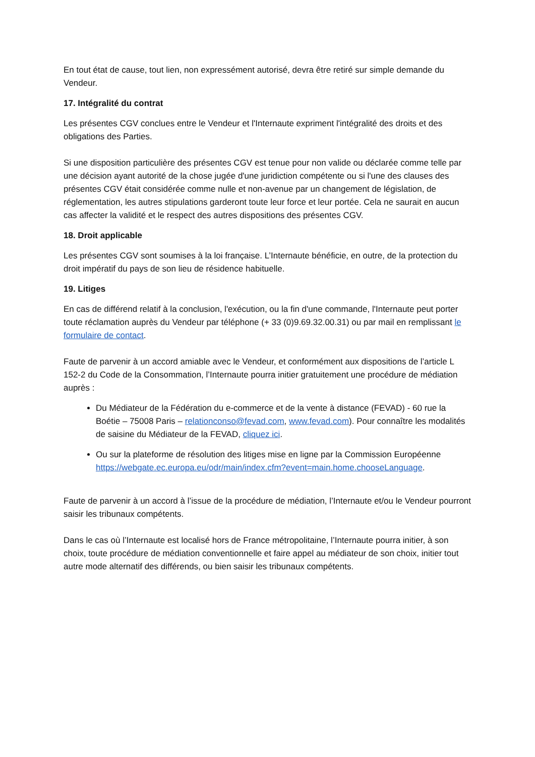En tout état de cause, tout lien, non expressément autorisé, devra être retiré sur simple demande du Vendeur.
17. Intégralité du contrat
Les présentes CGV conclues entre le Vendeur et l'Internaute expriment l'intégralité des droits et des obligations des Parties.
Si une disposition particulière des présentes CGV est tenue pour non valide ou déclarée comme telle par une décision ayant autorité de la chose jugée d'une juridiction compétente ou si l'une des clauses des présentes CGV était considérée comme nulle et non-avenue par un changement de législation, de réglementation, les autres stipulations garderont toute leur force et leur portée. Cela ne saurait en aucun cas affecter la validité et le respect des autres dispositions des présentes CGV.
18. Droit applicable
Les présentes CGV sont soumises à la loi française. L’Internaute bénéficie, en outre, de la protection du droit impératif du pays de son lieu de résidence habituelle.
19. Litiges
En cas de différend relatif à la conclusion, l'exécution, ou la fin d'une commande, l'Internaute peut porter toute réclamation auprès du Vendeur par téléphone (+ 33 (0)9.69.32.00.31) ou par mail en remplissant le formulaire de contact.
Faute de parvenir à un accord amiable avec le Vendeur, et conformément aux dispositions de l’article L 152-2 du Code de la Consommation, l’Internaute pourra initier gratuitement une procédure de médiation auprès :
Du Médiateur de la Fédération du e-commerce et de la vente à distance (FEVAD) - 60 rue la Boétie – 75008 Paris – relationconso@fevad.com, www.fevad.com). Pour connaître les modalités de saisine du Médiateur de la FEVAD, cliquez ici.
Ou sur la plateforme de résolution des litiges mise en ligne par la Commission Européenne https://webgate.ec.europa.eu/odr/main/index.cfm?event=main.home.chooseLanguage.
Faute de parvenir à un accord à l’issue de la procédure de médiation, l’Internaute et/ou le Vendeur pourront saisir les tribunaux compétents.
Dans le cas où l’Internaute est localisé hors de France métropolitaine, l’Internaute pourra initier, à son choix, toute procédure de médiation conventionnelle et faire appel au médiateur de son choix, initier tout autre mode alternatif des différends, ou bien saisir les tribunaux compétents.